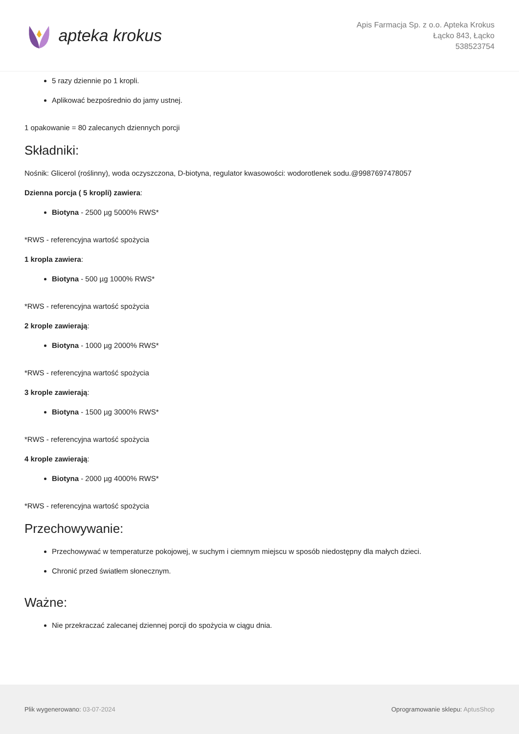apteka krokus
Apis Farmacja Sp. z o.o. Apteka Krokus
Łącko 843, Łącko
538523754
5 razy dziennie po 1 kropli.
Aplikować bezpośrednio do jamy ustnej.
1 opakowanie = 80 zalecanych dziennych porcji
Składniki:
Nośnik: Glicerol (roślinny), woda oczyszczona, D-biotyna, regulator kwasowości: wodorotlenek sodu.@9987697478057
Dzienna porcja ( 5 kropli) zawiera:
Biotyna - 2500 µg 5000% RWS*
*RWS - referencyjna wartość spożycia
1 kropla zawiera:
Biotyna - 500 µg 1000% RWS*
*RWS - referencyjna wartość spożycia
2 krople zawierają:
Biotyna - 1000 µg 2000% RWS*
*RWS - referencyjna wartość spożycia
3 krople zawierają:
Biotyna - 1500 µg 3000% RWS*
*RWS - referencyjna wartość spożycia
4 krople zawierają:
Biotyna - 2000 µg 4000% RWS*
*RWS - referencyjna wartość spożycia
Przechowywanie:
Przechowywać w temperaturze pokojowej, w suchym i ciemnym miejscu w sposób niedostępny dla małych dzieci.
Chronić przed światłem słonecznym.
Ważne:
Nie przekraczać zalecanej dziennej porcji do spożycia w ciągu dnia.
Plik wygenerowano: 03-07-2024
Oprogramowanie sklepu: AptusShop